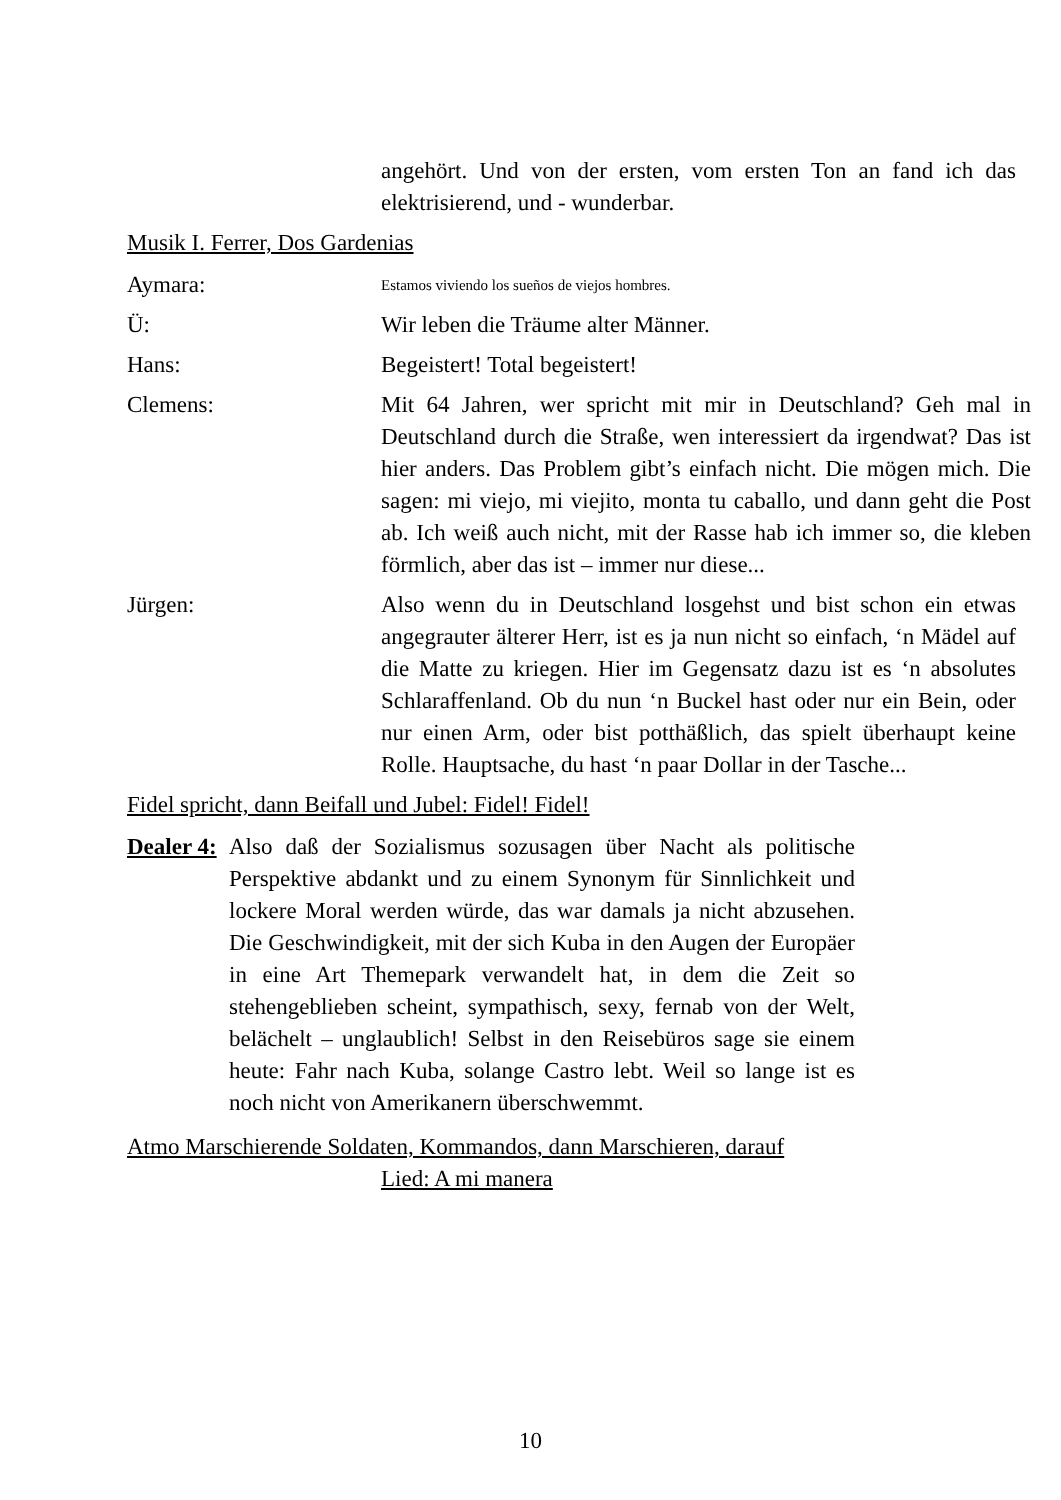angehört. Und von der ersten, vom ersten Ton an fand ich das elektrisierend, und - wunderbar.
Musik I. Ferrer, Dos Gardenias
Aymara:
Estamos viviendo los sueños de viejos hombres.
Ü: Wir leben die Träume alter Männer.
Hans: Begeistert! Total begeistert!
Clemens: Mit 64 Jahren, wer spricht mit mir in Deutschland? Geh mal in Deutschland durch die Straße, wen interessiert da irgendwat? Das ist hier anders. Das Problem gibt’s einfach nicht. Die mögen mich. Die sagen: mi viejo, mi viejito, monta tu caballo, und dann geht die Post ab. Ich weiß auch nicht, mit der Rasse hab ich immer so, die kleben förmlich, aber das ist – immer nur diese...
Jürgen: Also wenn du in Deutschland losgehst und bist schon ein etwas angegrauter älterer Herr, ist es ja nun nicht so einfach, ‘n Mädel auf die Matte zu kriegen. Hier im Gegensatz dazu ist es ‘n absolutes Schlaraffenland. Ob du nun ‘n Buckel hast oder nur ein Bein, oder nur einen Arm, oder bist potthäßlich, das spielt überhaupt keine Rolle. Hauptsache, du hast ‘n paar Dollar in der Tasche...
Fidel spricht, dann Beifall und Jubel: Fidel! Fidel!
Dealer 4:
Also daß der Sozialismus sozusagen über Nacht als politische Perspektive abdankt und zu einem Synonym für Sinnlichkeit und lockere Moral werden würde, das war damals ja nicht abzusehen. Die Geschwindigkeit, mit der sich Kuba in den Augen der Europäer in eine Art Themepark verwandelt hat, in dem die Zeit so stehengeblieben scheint, sympathisch, sexy, fernab von der Welt, belächelt – unglaublich! Selbst in den Reisebüros sage sie einem heute: Fahr nach Kuba, solange Castro lebt. Weil so lange ist es noch nicht von Amerikanern überschwemmt.
Atmo Marschierende Soldaten, Kommandos, dann Marschieren, darauf
Lied: A mi manera
10